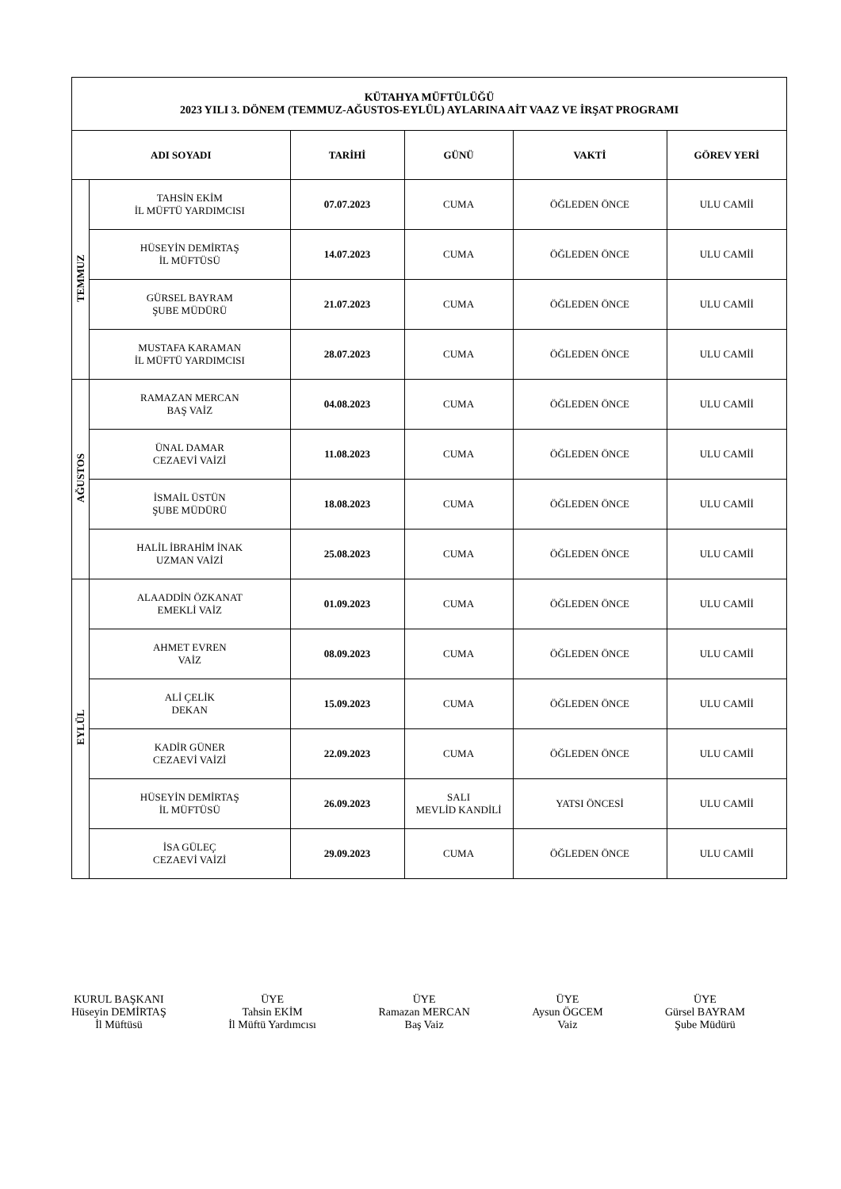| KÜTAHYA MÜFTÜLÜĞÜ 2023 YILI 3. DÖNEM (TEMMUZ-AĞUSTOS-EYLÜL) AYLARINA AİT VAAZ VE İRŞAT PROGRAMI | | | | | |
| ADI SOYADI | | TARİHİ | GÜNÜ | VAKTİ | GÖREV YERİ |
| TEMMUZ | TAHSİN EKİM İL MÜFTÜ YARDIMCISI | 07.07.2023 | CUMA | ÖĞLEDEN ÖNCE | ULU CAMİİ |
| | HÜSEYİN DEMİRTAŞ İL MÜFTÜSÜ | 14.07.2023 | CUMA | ÖĞLEDEN ÖNCE | ULU CAMİİ |
| | GÜRSEL BAYRAM ŞUBE MÜDÜRÜ | 21.07.2023 | CUMA | ÖĞLEDEN ÖNCE | ULU CAMİİ |
| | MUSTAFA KARAMAN İL MÜFTÜ YARDIMCISI | 28.07.2023 | CUMA | ÖĞLEDEN ÖNCE | ULU CAMİİ |
| AĞUSTOS | RAMAZAN MERCAN BAŞ VAİZ | 04.08.2023 | CUMA | ÖĞLEDEN ÖNCE | ULU CAMİİ |
| | ÜNAL DAMAR CEZAEVİ VAİZİ | 11.08.2023 | CUMA | ÖĞLEDEN ÖNCE | ULU CAMİİ |
| | İSMAİL ÜSTÜN ŞUBE MÜDÜRÜ | 18.08.2023 | CUMA | ÖĞLEDEN ÖNCE | ULU CAMİİ |
| | HALİL İBRAHİM İNAK UZMAN VAİZİ | 25.08.2023 | CUMA | ÖĞLEDEN ÖNCE | ULU CAMİİ |
| EYLÜL | ALAADDİN ÖZKANAT EMEKLİ VAİZ | 01.09.2023 | CUMA | ÖĞLEDEN ÖNCE | ULU CAMİİ |
| | AHMET EVREN VAİZ | 08.09.2023 | CUMA | ÖĞLEDEN ÖNCE | ULU CAMİİ |
| | ALİ ÇELİK DEKAN | 15.09.2023 | CUMA | ÖĞLEDEN ÖNCE | ULU CAMİİ |
| | KADİR GÜNER CEZAEVİ VAİZİ | 22.09.2023 | CUMA | ÖĞLEDEN ÖNCE | ULU CAMİİ |
| | HÜSEYİN DEMİRTAŞ İL MÜFTÜSÜ | 26.09.2023 | SALI MEVLİD KANDİLİ | YATSI ÖNCESİ | ULU CAMİİ |
| | İSA GÜLEÇ CEZAEVİ VAİZİ | 29.09.2023 | CUMA | ÖĞLEDEN ÖNCE | ULU CAMİİ |
KURUL BAŞKANI
Hüseyin DEMİRTAŞ
İl Müftüsü
ÜYE
Tahsin EKİM
İl Müftü Yardımcısı
ÜYE
Ramazan MERCAN
Baş Vaiz
ÜYE
Aysun ÖGCEM
Vaiz
ÜYE
Gürsel BAYRAM
Şube Müdürü